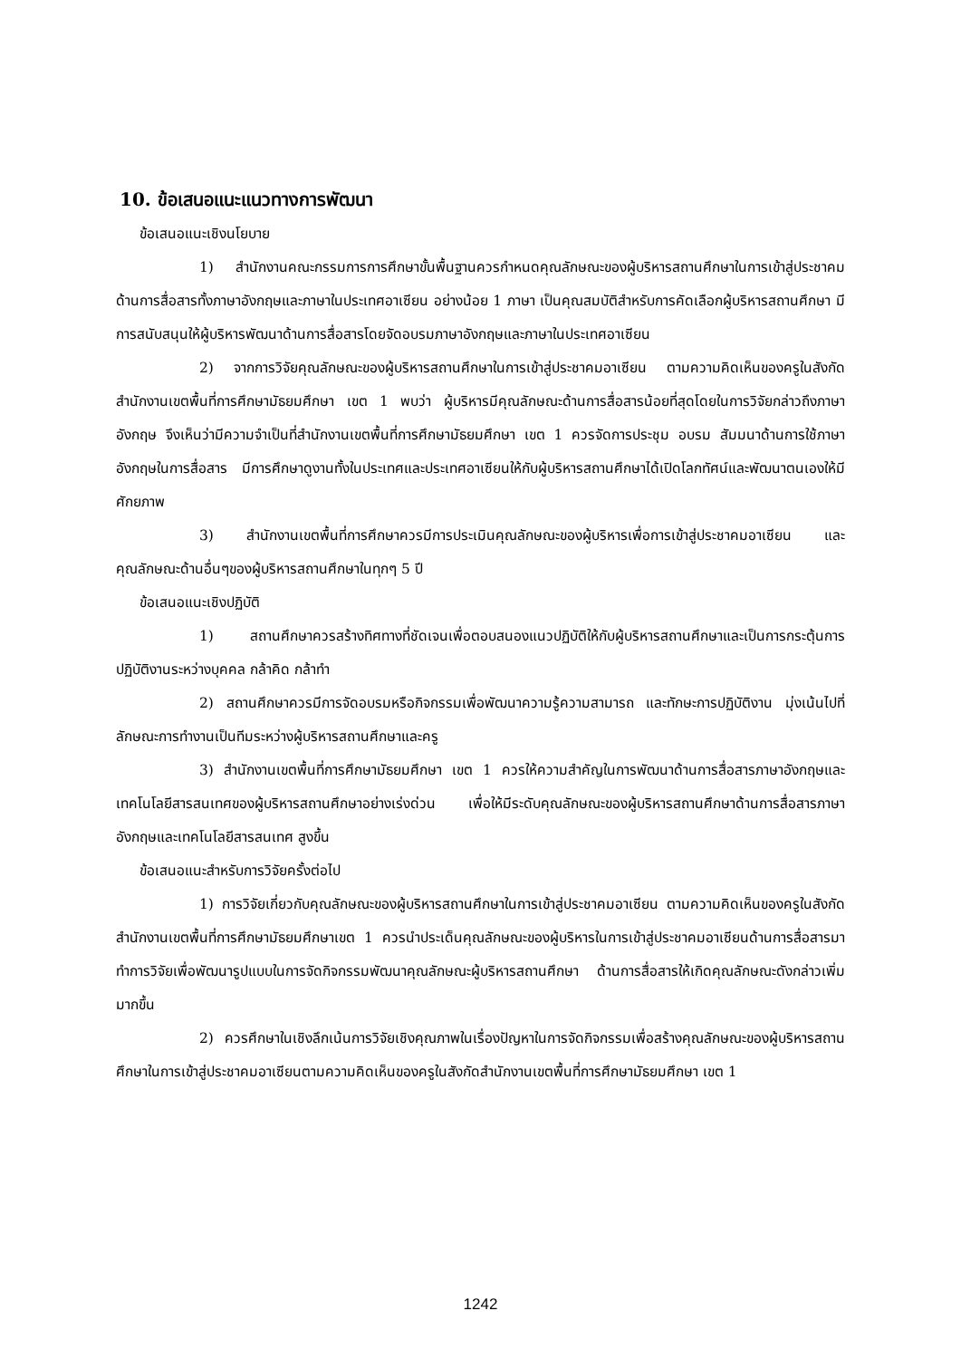10. ข้อเสนอแนะแนวทางการพัฒนา
ข้อเสนอแนะเชิงนโยบาย
1) สำนักงานคณะกรรมการการศึกษาขั้นพื้นฐานควรกำหนดคุณลักษณะของผู้บริหารสถานศึกษาในการเข้าสู่ประชาคม ด้านการสื่อสารทั้งภาษาอังกฤษและภาษาในประเทศอาเซียน อย่างน้อย 1 ภาษา เป็นคุณสมบัติสำหรับการคัดเลือกผู้บริหารสถานศึกษา มีการสนับสนุนให้ผู้บริหารพัฒนาด้านการสื่อสารโดยจัดอบรมภาษาอังกฤษและภาษาในประเทศอาเซียน
2) จากการวิจัยคุณลักษณะของผู้บริหารสถานศึกษาในการเข้าสู่ประชาคมอาเซียน ตามความคิดเห็นของครูในสังกัดสำนักงานเขตพื้นที่การศึกษามัธยมศึกษา เขต 1 พบว่า ผู้บริหารมีคุณลักษณะด้านการสื่อสารน้อยที่สุดโดยในการวิจัยกล่าวถึงภาษาอังกฤษ จึงเห็นว่ามีความจำเป็นที่สำนักงานเขตพื้นที่การศึกษามัธยมศึกษา เขต 1 ควรจัดการประชุม อบรม สัมมนาด้านการใช้ภาษาอังกฤษในการสื่อสาร มีการศึกษาดูงานทั้งในประเทศและประเทศอาเซียนให้กับผู้บริหารสถานศึกษาได้เปิดโลกทัศน์และพัฒนาตนเองให้มีศักยภาพ
3) สำนักงานเขตพื้นที่การศึกษาควรมีการประเมินคุณลักษณะของผู้บริหารเพื่อการเข้าสู่ประชาคมอาเซียน และคุณลักษณะด้านอื่นๆของผู้บริหารสถานศึกษาในทุกๆ 5 ปี
ข้อเสนอแนะเชิงปฏิบัติ
1) สถานศึกษาควรสร้างทิศทางที่ชัดเจนเพื่อตอบสนองแนวปฏิบัติให้กับผู้บริหารสถานศึกษาและเป็นการกระตุ้นการปฏิบัติงานระหว่างบุคคล กล้าคิด กล้าทำ
2) สถานศึกษาควรมีการจัดอบรมหรือกิจกรรมเพื่อพัฒนาความรู้ความสามารถ และทักษะการปฏิบัติงาน มุ่งเน้นไปที่ลักษณะการทำงานเป็นทีมระหว่างผู้บริหารสถานศึกษาและครู
3) สำนักงานเขตพื้นที่การศึกษามัธยมศึกษา เขต 1 ควรให้ความสำคัญในการพัฒนาด้านการสื่อสารภาษาอังกฤษและเทคโนโลยีสารสนเทศของผู้บริหารสถานศึกษาอย่างเร่งด่วน เพื่อให้มีระดับคุณลักษณะของผู้บริหารสถานศึกษาด้านการสื่อสารภาษาอังกฤษและเทคโนโลยีสารสนเทศ สูงขึ้น
ข้อเสนอแนะสำหรับการวิจัยครั้งต่อไป
1) การวิจัยเกี่ยวกับคุณลักษณะของผู้บริหารสถานศึกษาในการเข้าสู่ประชาคมอาเซียน ตามความคิดเห็นของครูในสังกัดสำนักงานเขตพื้นที่การศึกษามัธยมศึกษาเขต 1 ควรนำประเด็นคุณลักษณะของผู้บริหารในการเข้าสู่ประชาคมอาเซียนด้านการสื่อสารมาทำการวิจัยเพื่อพัฒนารูปแบบในการจัดกิจกรรมพัฒนาคุณลักษณะผู้บริหารสถานศึกษา ด้านการสื่อสารให้เกิดคุณลักษณะดังกล่าวเพิ่มมากขึ้น
2) ควรศึกษาในเชิงลึกเน้นการวิจัยเชิงคุณภาพในเรื่องปัญหาในการจัดกิจกรรมเพื่อสร้างคุณลักษณะของผู้บริหารสถานศึกษาในการเข้าสู่ประชาคมอาเซียนตามความคิดเห็นของครูในสังกัดสำนักงานเขตพื้นที่การศึกษามัธยมศึกษา เขต 1
1242